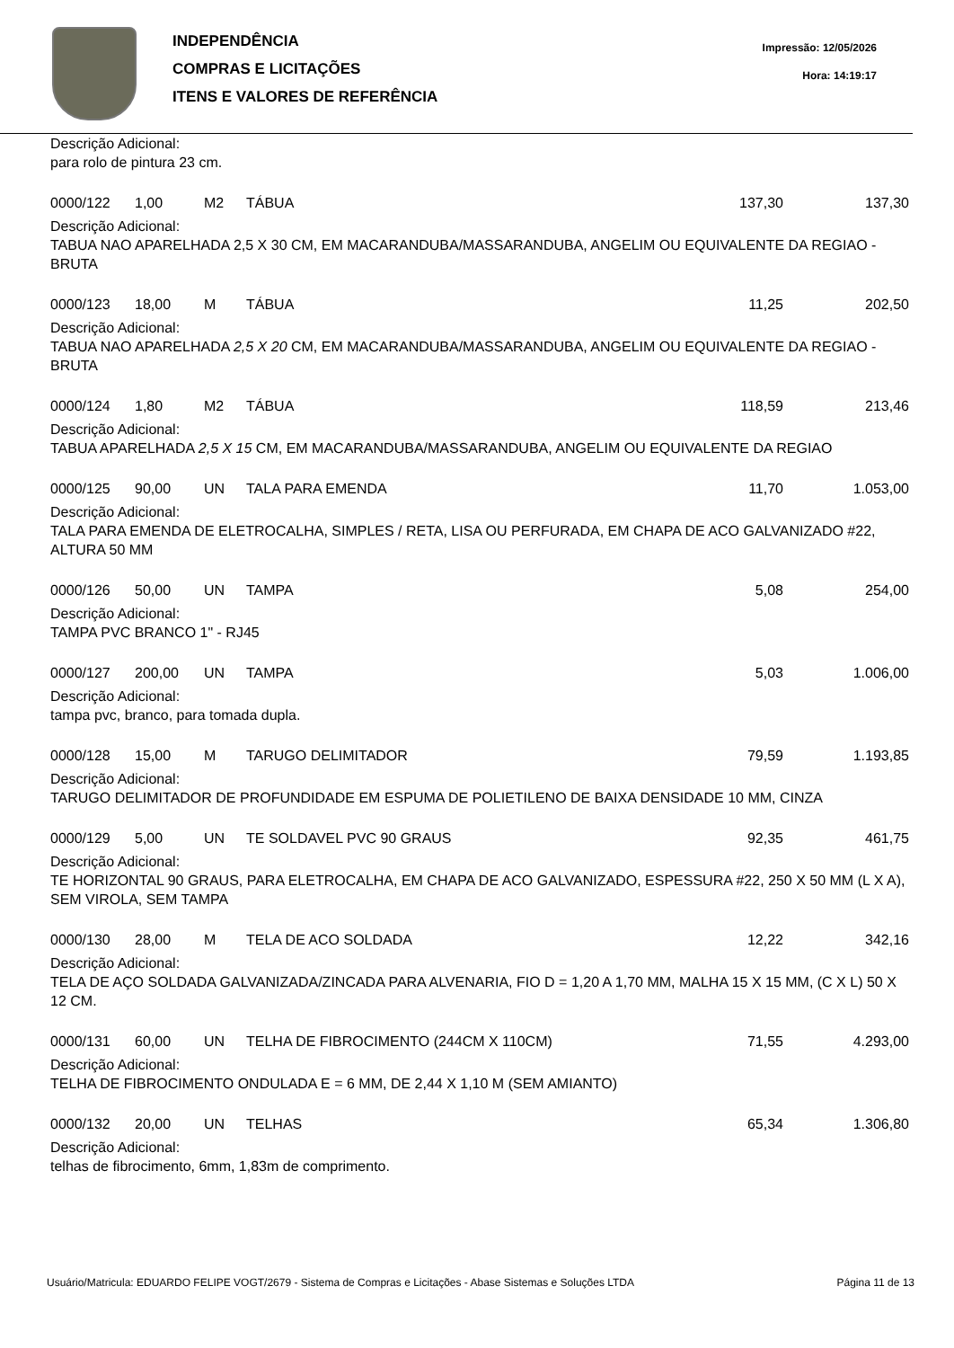INDEPENDÊNCIA
COMPRAS E LICITAÇÕES
ITENS E VALORES DE REFERÊNCIA
Impressão: 12/05/2026
Hora: 14:19:17
Descrição Adicional:
para rolo de pintura 23 cm.
| 0000/122 | 1,00 | M2 | TÁBUA | 137,30 | 137,30 |
| Descrição Adicional: TABUA NAO APARELHADA 2,5 X 30 CM, EM MACARANDUBA/MASSARANDUBA, ANGELIM OU EQUIVALENTE DA REGIAO - BRUTA | | | | | |
| 0000/123 | 18,00 | M | TÁBUA | 11,25 | 202,50 |
| Descrição Adicional: TABUA NAO APARELHADA 2,5 X 20 CM, EM MACARANDUBA/MASSARANDUBA, ANGELIM OU EQUIVALENTE DA REGIAO - BRUTA | | | | | |
| 0000/124 | 1,80 | M2 | TÁBUA | 118,59 | 213,46 |
| Descrição Adicional: TABUA APARELHADA 2,5 X 15 CM, EM MACARANDUBA/MASSARANDUBA, ANGELIM OU EQUIVALENTE DA REGIAO | | | | | |
| 0000/125 | 90,00 | UN | TALA PARA EMENDA | 11,70 | 1.053,00 |
| Descrição Adicional: TALA PARA EMENDA DE ELETROCALHA, SIMPLES / RETA, LISA OU PERFURADA, EM CHAPA DE ACO GALVANIZADO #22, ALTURA 50 MM | | | | | |
| 0000/126 | 50,00 | UN | TAMPA | 5,08 | 254,00 |
| Descrição Adicional: TAMPA PVC BRANCO 1" - RJ45 | | | | | |
| 0000/127 | 200,00 | UN | TAMPA | 5,03 | 1.006,00 |
| Descrição Adicional: tampa pvc, branco, para tomada dupla. | | | | | |
| 0000/128 | 15,00 | M | TARUGO DELIMITADOR | 79,59 | 1.193,85 |
| Descrição Adicional: TARUGO DELIMITADOR DE PROFUNDIDADE EM ESPUMA DE POLIETILENO DE BAIXA DENSIDADE 10 MM, CINZA | | | | | |
| 0000/129 | 5,00 | UN | TE SOLDAVEL PVC 90 GRAUS | 92,35 | 461,75 |
| Descrição Adicional: TE HORIZONTAL 90 GRAUS, PARA ELETROCALHA, EM CHAPA DE ACO GALVANIZADO, ESPESSURA #22, 250 X 50 MM (L X A), SEM VIROLA, SEM TAMPA | | | | | |
| 0000/130 | 28,00 | M | TELA DE ACO SOLDADA | 12,22 | 342,16 |
| Descrição Adicional: TELA DE AÇO SOLDADA GALVANIZADA/ZINCADA PARA ALVENARIA, FIO D = 1,20 A 1,70 MM, MALHA 15 X 15 MM, (C X L) 50 X 12 CM. | | | | | |
| 0000/131 | 60,00 | UN | TELHA DE FIBROCIMENTO (244CM X 110CM) | 71,55 | 4.293,00 |
| Descrição Adicional: TELHA DE FIBROCIMENTO ONDULADA E = 6 MM, DE 2,44 X 1,10 M (SEM AMIANTO) | | | | | |
| 0000/132 | 20,00 | UN | TELHAS | 65,34 | 1.306,80 |
| Descrição Adicional: telhas de fibrocimento, 6mm, 1,83m de comprimento. | | | | | |
Usuário/Matricula: EDUARDO FELIPE VOGT/2679 - Sistema de Compras e Licitações - Abase Sistemas e Soluções LTDA Página 11 de 13